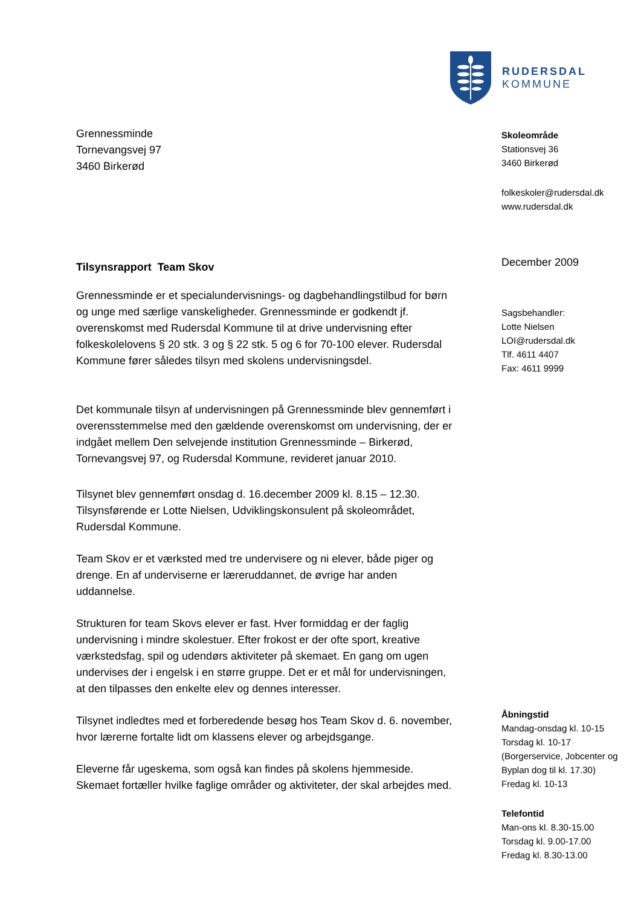RUDERSDAL
KOMMUNE
Grennessminde
Tornevangsvej 97
3460 Birkerød
Tilsynsrapport Team Skov
Grennessminde er et specialundervisnings- og dagbehandlingstilbud for børn og unge med særlige vanskeligheder. Grennessminde er godkendt jf. overenskomst med Rudersdal Kommune til at drive undervisning efter folkeskolelovens § 20 stk. 3 og § 22 stk. 5 og 6 for 70-100 elever. Rudersdal Kommune fører således tilsyn med skolens undervisningsdel.
Det kommunale tilsyn af undervisningen på Grennessminde blev gennemført i overensstemmelse med den gældende overenskomst om undervisning, der er indgået mellem Den selvejende institution Grennessminde – Birkerød, Tornevangsvej 97, og Rudersdal Kommune, revideret januar 2010.
Tilsynet blev gennemført onsdag d. 16.december 2009 kl. 8.15 – 12.30. Tilsynsførende er Lotte Nielsen, Udviklingskonsulent på skoleområdet, Rudersdal Kommune.
Team Skov er et værksted med tre undervisere og ni elever, både piger og drenge. En af underviserne er læreruddannet, de øvrige har anden uddannelse.
Strukturen for team Skovs elever er fast. Hver formiddag er der faglig undervisning i mindre skolestuer. Efter frokost er der ofte sport, kreative værkstedsfag, spil og udendørs aktiviteter på skemaet. En gang om ugen undervises der i engelsk i en større gruppe. Det er et mål for undervisningen, at den tilpasses den enkelte elev og dennes interesser.
Tilsynet indledtes med et forberedende besøg hos Team Skov d. 6. november, hvor lærerne fortalte lidt om klassens elever og arbejdsgange.
Eleverne får ugeskema, som også kan findes på skolens hjemmeside. Skemaet fortæller hvilke faglige områder og aktiviteter, der skal arbejdes med.
Skoleområde
Stationsvej 36
3460 Birkerød
folkeskoler@rudersdal.dk
www.rudersdal.dk
December 2009
Sagsbehandler:
Lotte Nielsen
LOI@rudersdal.dk
Tlf. 4611 4407
Fax: 4611 9999
Åbningstid
Mandag-onsdag kl. 10-15
Torsdag kl. 10-17
(Borgerservice, Jobcenter og Byplan dog til kl. 17.30)
Fredag kl. 10-13
Telefontid
Man-ons kl. 8.30-15.00
Torsdag kl. 9.00-17.00
Fredag kl. 8.30-13.00